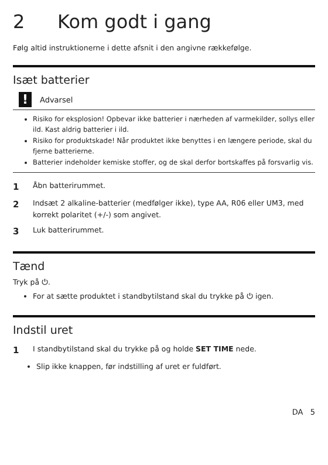2 Kom godt i gang
Følg altid instruktionerne i dette afsnit i den angivne rækkefølge.
Isæt batterier
!
Advarsel
Risiko for eksplosion! Opbevar ikke batterier i nærheden af varmekilder, sollys eller ild. Kast aldrig batterier i ild.
Risiko for produktskade! Når produktet ikke benyttes i en længere periode, skal du fjerne batterierne.
Batterier indeholder kemiske stoffer, og de skal derfor bortskaffes på forsvarlig vis.
1 Åbn batterirummet.
2 Indsæt 2 alkaline-batterier (medfølger ikke), type AA, R06 eller UM3, med korrekt polaritet (+/-) som angivet.
3 Luk batterirummet.
Tænd
Tryk på ⏻.
For at sætte produktet i standbytilstand skal du trykke på ⏻ igen.
Indstil uret
1 I standbytilstand skal du trykke på og holde SET TIME nede.
Slip ikke knappen, før indstilling af uret er fuldført.
DA 5